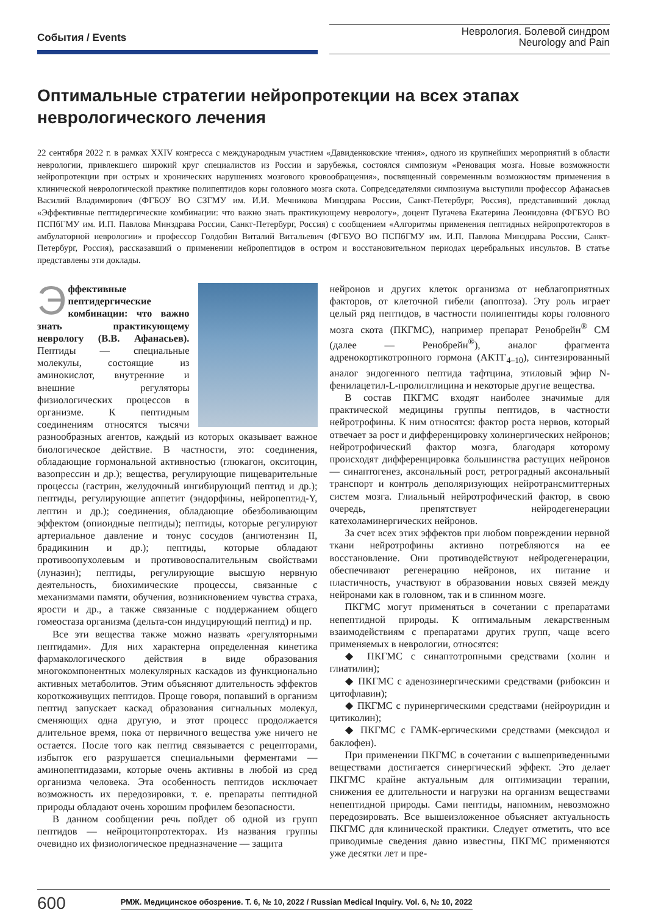События / Events
Неврология. Болевой синдром
Neurology and Pain
Оптимальные стратегии нейропротекции на всех этапах неврологического лечения
22 сентября 2022 г. в рамках XXIV конгресса с международным участием «Давиденковские чтения», одного из крупнейших мероприятий в области неврологии, привлекшего широкий круг специалистов из России и зарубежья, состоялся симпозиум «Реновация мозга. Новые возможности нейропротекции при острых и хронических нарушениях мозгового кровообращения», посвященный современным возможностям применения в клинической неврологической практике полипептидов коры головного мозга скота. Сопредседателями симпозиума выступили профессор Афанасьев Василий Владимирович (ФГБОУ ВО СЗГМУ им. И.И. Мечникова Минздрава России, Санкт-Петербург, Россия), представивший доклад «Эффективные пептидергические комбинации: что важно знать практикующему неврологу», доцент Пугачева Екатерина Леонидовна (ФГБУО ВО ПСПбГМУ им. И.П. Павлова Минздрава России, Санкт-Петербург, Россия) с сообщением «Алгоритмы применения пептидных нейропротекторов в амбулаторной неврологии» и профессор Голдобин Виталий Витальевич (ФГБУО ВО ПСПбГМУ им. И.П. Павлова Минздрава России, Санкт-Петербург, Россия), рассказавший о применении нейропептидов в остром и восстановительном периодах церебральных инсультов. В статье представлены эти доклады.
Эффективные пептидергические комбинации: что важно знать практикующему неврологу (В.В. Афанасьев). Пептиды — специальные молекулы, состоящие из аминокислот, внутренние и внешние регуляторы физиологических процессов в организме. К пептидным соединениям относятся тысячи разнообразных агентов, каждый из которых оказывает важное биологическое действие. В частности, это: соединения, обладающие гормональной активностью (глюкагон, окситоцин, вазопрессин и др.); вещества, регулирующие пищеварительные процессы (гастрин, желудочный ингибирующий пептид и др.); пептиды, регулирующие аппетит (эндорфины, нейропептид-Y, лептин и др.); соединения, обладающие обезболивающим эффектом (опиоидные пептиды); пептиды, которые регулируют артериальное давление и тонус сосудов (ангиотензин II, брадикинин и др.); пептиды, которые обладают противоопухолевым и противовоспалительным свойствами (луназин); пептиды, регулирующие высшую нервную деятельность, биохимические процессы, связанные с механизмами памяти, обучения, возникновением чувства страха, ярости и др., а также связанные с поддержанием общего гомеостаза организма (дельта-сон индуцирующий пептид) и пр.
Все эти вещества также можно назвать «регуляторными пептидами». Для них характерна определенная кинетика фармакологического действия в виде образования многокомпонентных молекулярных каскадов из функционально активных метаболитов. Этим объясняют длительность эффектов короткоживущих пептидов. Проще говоря, попавший в организм пептид запускает каскад образования сигнальных молекул, сменяющих одна другую, и этот процесс продолжается длительное время, пока от первичного вещества уже ничего не остается. После того как пептид связывается с рецепторами, избыток его разрушается специальными ферментами — аминопептидазами, которые очень активны в любой из сред организма человека. Эта особенность пептидов исключает возможность их передозировки, т. е. препараты пептидной природы обладают очень хорошим профилем безопасности.
В данном сообщении речь пойдет об одной из групп пептидов — нейроцитопротекторах. Из названия группы очевидно их физиологическое предназначение — защита
нейронов и других клеток организма от неблагоприятных факторов, от клеточной гибели (апоптоза). Эту роль играет целый ряд пептидов, в частности полипептиды коры головного мозга скота (ПКГМС), например препарат Ренобрейн<sup>®</sup> СМ (далее — Ренобрейн<sup>®</sup>), аналог фрагмента адренокортикотропного гормона (АКТГ<sub>4–10</sub>), синтезированный аналог эндогенного пептида тафтцина, этиловый эфир N-фенилацетил-L-пролилглицина и некоторые другие вещества.
В состав ПКГМС входят наиболее значимые для практической медицины группы пептидов, в частности нейротрофины. К ним относятся: фактор роста нервов, который отвечает за рост и дифференцировку холинергических нейронов; нейротрофический фактор мозга, благодаря которому происходят дифференцировка большинства растущих нейронов — синаптогенез, аксональный рост, ретроградный аксональный транспорт и контроль деполяризующих нейротрансмиттерных систем мозга. Глиальный нейротрофический фактор, в свою очередь, препятствует нейродегенерации катехоламинергических нейронов.
За счет всех этих эффектов при любом повреждении нервной ткани нейротрофины активно потребляются на ее восстановление. Они противодействуют нейродегенерации, обеспечивают регенерацию нейронов, их питание и пластичность, участвуют в образовании новых связей между нейронами как в головном, так и в спинном мозге.
ПКГМС могут применяться в сочетании с препаратами непептидной природы. К оптимальным лекарственным взаимодействиям с препаратами других групп, чаще всего применяемых в неврологии, относятся:
◆ ПКГМС с синаптотропными средствами (холин и глиатилин);
◆ ПКГМС с аденозинергическими средствами (рибоксин и цитофлавин);
◆ ПКГМС с пуринергическими средствами (нейроуридин и цитиколин);
◆ ПКГМС с ГАМК-ергическими средствами (мексидол и баклофен).
При применении ПКГМС в сочетании с вышеприведенными веществами достигается синергический эффект. Это делает ПКГМС крайне актуальным для оптимизации терапии, снижения ее длительности и нагрузки на организм веществами непептидной природы. Сами пептиды, напомним, невозможно передозировать. Все вышеизложенное объясняет актуальность ПКГМС для клинической практики. Следует отметить, что все приводимые сведения давно известны, ПКГМС применяются уже десятки лет и пре-
600 РМЖ. Медицинское обозрение. Т. 6, № 10, 2022 / Russian Medical Inquiry. Vol. 6, № 10, 2022